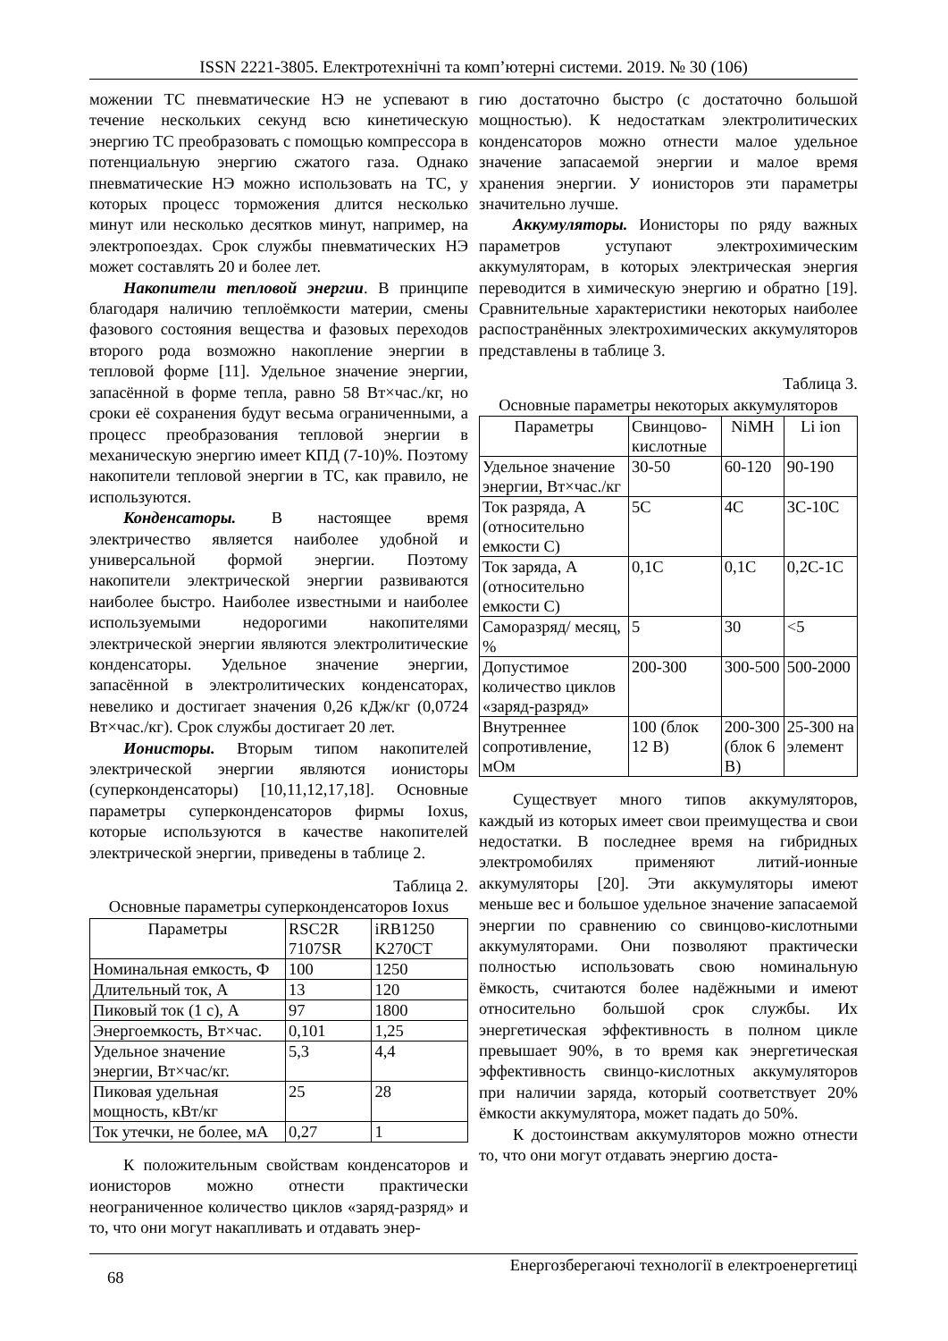ISSN 2221-3805. Електротехнічні та комп’ютерні системи. 2019. № 30 (106)
можении ТС пневматические НЭ не успевают в течение нескольких секунд всю кинетическую энергию ТС преобразовать с помощью компрессора в потенциальную энергию сжатого газа. Однако пневматические НЭ можно использовать на ТС, у которых процесс торможения длится несколько минут или несколько десятков минут, например, на электропоездах. Срок службы пневматических НЭ может составлять 20 и более лет.
Накопители тепловой энергии. В принципе благодаря наличию теплоёмкости материи, смены фазового состояния вещества и фазовых переходов второго рода возможно накопление энергии в тепловой форме [11]. Удельное значение энергии, запасённой в форме тепла, равно 58 Вт×час./кг, но сроки её сохранения будут весьма ограниченными, а процесс преобразования тепловой энергии в механическую энергию имеет КПД (7-10)%. Поэтому накопители тепловой энергии в ТС, как правило, не используются.
Конденсаторы. В настоящее время электричество является наиболее удобной и универсальной формой энергии. Поэтому накопители электрической энергии развиваются наиболее быстро. Наиболее известными и наиболее используемыми недорогими накопителями электрической энергии являются электролитические конденсаторы. Удельное значение энергии, запасённой в электролитических конденсаторах, невелико и достигает значения 0,26 кДж/кг (0,0724 Вт×час./кг). Срок службы достигает 20 лет.
Ионисторы. Вторым типом накопителей электрической энергии являются ионисторы (суперконденсаторы) [10,11,12,17,18]. Основные параметры суперконденсаторов фирмы Ioxus, которые используются в качестве накопителей электрической энергии, приведены в таблице 2.
Таблица 2.
Основные параметры суперконденсаторов Ioxus
| Параметры | RSC2R 7107SR | iRB1250 K270CT |
| --- | --- | --- |
| Номинальная емкость, Ф | 100 | 1250 |
| Длительный ток, А | 13 | 120 |
| Пиковый ток (1 с), А | 97 | 1800 |
| Энергоемкость, Вт×час. | 0,101 | 1,25 |
| Удельное значение энергии, Вт×час/кг. | 5,3 | 4,4 |
| Пиковая удельная мощность, кВт/кг | 25 | 28 |
| Ток утечки, не более, мА | 0,27 | 1 |
К положительным свойствам конденсаторов и ионисторов можно отнести практически неограниченное количество циклов «заряд-разряд» и то, что они могут накапливать и отдавать энер-
гию достаточно быстро (с достаточно большой мощностью). К недостаткам электролитических конденсаторов можно отнести малое удельное значение запасаемой энергии и малое время хранения энергии. У ионисторов эти параметры значительно лучше.
Аккумуляторы. Ионисторы по ряду важных параметров уступают электрохимическим аккумуляторам, в которых электрическая энергия переводится в химическую энергию и обратно [19]. Сравнительные характеристики некоторых наиболее распостранённых электрохимических аккумуляторов представлены в таблице 3.
Таблица 3.
Основные параметры некоторых аккумуляторов
| Параметры | Свинцово-кислотные | NiMH | Li ion |
| --- | --- | --- | --- |
| Удельное значение энергии, Вт×час./кг | 30-50 | 60-120 | 90-190 |
| Ток разряда, А (относительно емкости С) | 5С | 4С | 3С-10С |
| Ток заряда, А (относительно емкости С) | 0,1С | 0,1С | 0,2С-1С |
| Саморазряд/ месяц, % | 5 | 30 | <5 |
| Допустимое количество циклов «заряд-разряд» | 200-300 | 300-500 | 500-2000 |
| Внутреннее сопротивление, мОм | 100 (блок 12 В) | 200-300 (блок 6 В) | 25-300 на элемент |
Существует много типов аккумуляторов, каждый из которых имеет свои преимущества и свои недостатки. В последнее время на гибридных электромобилях применяют литий-ионные аккумуляторы [20]. Эти аккумуляторы имеют меньше вес и большое удельное значение запасаемой энергии по сравнению со свинцово-кислотными аккумуляторами. Они позволяют практически полностью использовать свою номинальную ёмкость, считаются более надёжными и имеют относительно большой срок службы. Их энергетическая эффективность в полном цикле превышает 90%, в то время как энергетическая эффективность свинцо-кислотных аккумуляторов при наличии заряда, который соответствует 20% ёмкости аккумулятора, может падать до 50%.
К достоинствам аккумуляторов можно отнести то, что они могут отдавать энергию доста-
68 Енергозберегаючі технології в електроенергетиці